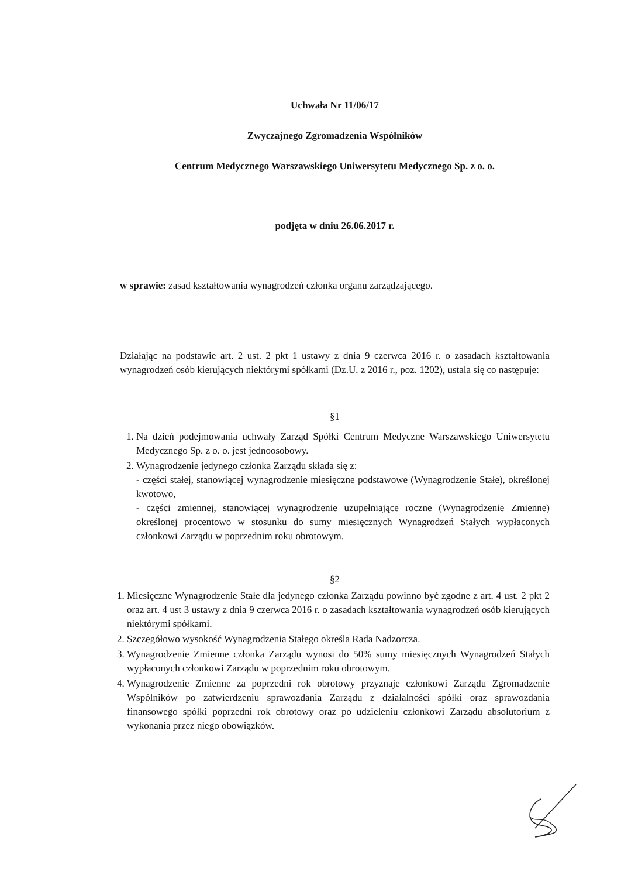Uchwała Nr 11/06/17
Zwyczajnego Zgromadzenia Wspólników
Centrum Medycznego Warszawskiego Uniwersytetu Medycznego Sp. z o. o.
podjęta w dniu 26.06.2017 r.
w sprawie: zasad kształtowania wynagrodzeń członka organu zarządzającego.
Działając na podstawie art. 2 ust. 2 pkt 1 ustawy z dnia 9 czerwca 2016 r. o zasadach kształtowania wynagrodzeń osób kierujących niektórymi spółkami (Dz.U. z 2016 r., poz. 1202), ustala się co następuje:
§1
1. Na dzień podejmowania uchwały Zarząd Spółki Centrum Medyczne Warszawskiego Uniwersytetu Medycznego Sp. z o. o. jest jednoosobowy.
2. Wynagrodzenie jedynego członka Zarządu składa się z:
- części stałej, stanowiącej wynagrodzenie miesięczne podstawowe (Wynagrodzenie Stałe), określonej kwotowo,
- części zmiennej, stanowiącej wynagrodzenie uzupełniające roczne (Wynagrodzenie Zmienne) określonej procentowo w stosunku do sumy miesięcznych Wynagrodzeń Stałych wypłaconych członkowi Zarządu w poprzednim roku obrotowym.
§2
1. Miesięczne Wynagrodzenie Stałe dla jedynego członka Zarządu powinno być zgodne z art. 4 ust. 2 pkt 2 oraz art. 4 ust 3 ustawy z dnia 9 czerwca 2016 r. o zasadach kształtowania wynagrodzeń osób kierujących niektórymi spółkami.
2. Szczegółowo wysokość Wynagrodzenia Stałego określa Rada Nadzorcza.
3. Wynagrodzenie Zmienne członka Zarządu wynosi do 50% sumy miesięcznych Wynagrodzeń Stałych wypłaconych członkowi Zarządu w poprzednim roku obrotowym.
4. Wynagrodzenie Zmienne za poprzedni rok obrotowy przyznaje członkowi Zarządu Zgromadzenie Wspólników po zatwierdzeniu sprawozdania Zarządu z działalności spółki oraz sprawozdania finansowego spółki poprzedni rok obrotowy oraz po udzieleniu członkowi Zarządu absolutorium z wykonania przez niego obowiązków.